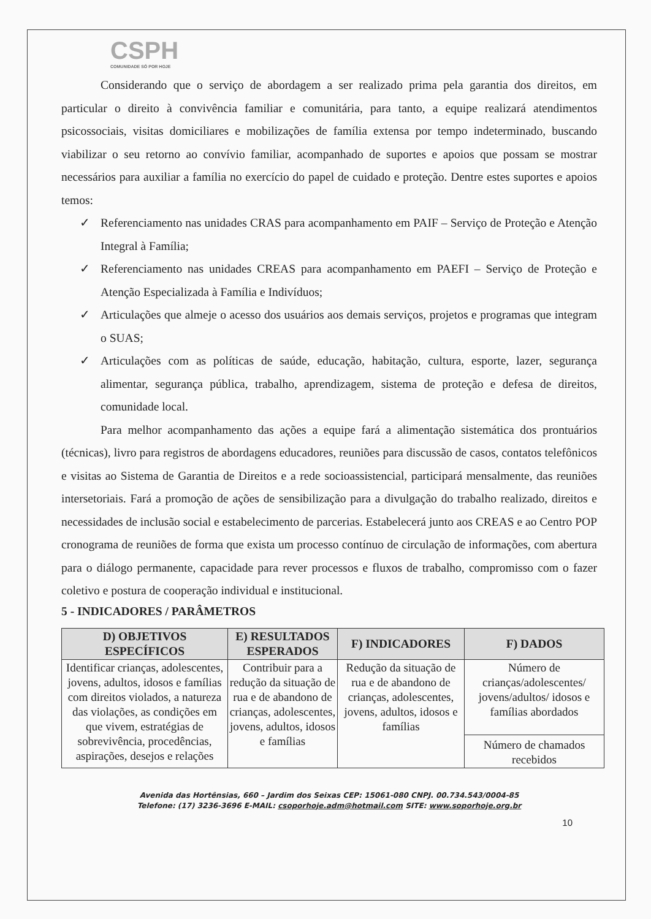CSPH
COMUNIDADE SÓ POR HOJE
Considerando que o serviço de abordagem a ser realizado prima pela garantia dos direitos, em particular o direito à convivência familiar e comunitária, para tanto, a equipe realizará atendimentos psicossociais, visitas domiciliares e mobilizações de família extensa por tempo indeterminado, buscando viabilizar o seu retorno ao convívio familiar, acompanhado de suportes e apoios que possam se mostrar necessários para auxiliar a família no exercício do papel de cuidado e proteção. Dentre estes suportes e apoios temos:
✓ Referenciamento nas unidades CRAS para acompanhamento em PAIF – Serviço de Proteção e Atenção Integral à Família;
✓ Referenciamento nas unidades CREAS para acompanhamento em PAEFI – Serviço de Proteção e Atenção Especializada à Família e Indivíduos;
✓ Articulações que almeje o acesso dos usuários aos demais serviços, projetos e programas que integram o SUAS;
✓ Articulações com as políticas de saúde, educação, habitação, cultura, esporte, lazer, segurança alimentar, segurança pública, trabalho, aprendizagem, sistema de proteção e defesa de direitos, comunidade local.
Para melhor acompanhamento das ações a equipe fará a alimentação sistemática dos prontuários (técnicas), livro para registros de abordagens educadores, reuniões para discussão de casos, contatos telefônicos e visitas ao Sistema de Garantia de Direitos e a rede socioassistencial, participará mensalmente, das reuniões intersetoriais. Fará a promoção de ações de sensibilização para a divulgação do trabalho realizado, direitos e necessidades de inclusão social e estabelecimento de parcerias. Estabelecerá junto aos CREAS e ao Centro POP cronograma de reuniões de forma que exista um processo contínuo de circulação de informações, com abertura para o diálogo permanente, capacidade para rever processos e fluxos de trabalho, compromisso com o fazer coletivo e postura de cooperação individual e institucional.
5 - INDICADORES / PARÂMETROS
| D) OBJETIVOS ESPECÍFICOS | E) RESULTADOS ESPERADOS | F) INDICADORES | F) DADOS |
| --- | --- | --- | --- |
| Identificar crianças, adolescentes, jovens, adultos, idosos e famílias com direitos violados, a natureza das violações, as condições em que vivem, estratégias de sobrevivência, procedências, aspirações, desejos e relações | Contribuir para a redução da situação de rua e de abandono de crianças, adolescentes, jovens, adultos, idosos e famílias | Redução da situação de rua e de abandono de crianças, adolescentes, jovens, adultos, idosos e famílias | Número de crianças/adolescentes/ jovens/adultos/ idosos e famílias abordados |
| | | | Número de chamados recebidos |
Avenida das Hortênsias, 660 – Jardim dos Seixas CEP: 15061-080 CNPJ. 00.734.543/0004-85
Telefone: (17) 3236-3696 E-MAIL: csoporhoje.adm@hotmail.com SITE: www.soporhoje.org.br
10